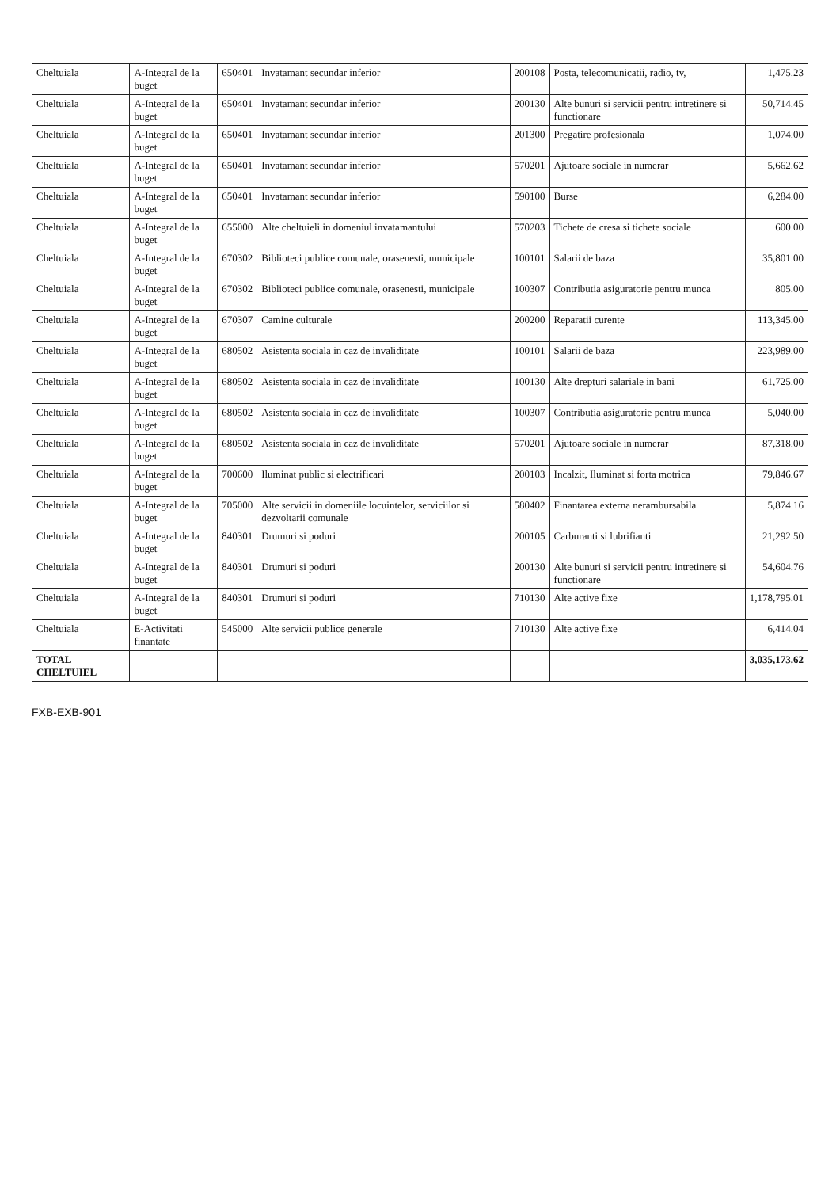| Cheltuiala | A-Integral de la buget | 650401 | Invatamant secundar inferior | 200108 | Posta, telecomunicatii, radio, tv, | 1,475.23 |
| Cheltuiala | A-Integral de la buget | 650401 | Invatamant secundar inferior | 200130 | Alte bunuri si servicii pentru intretinere si functionare | 50,714.45 |
| Cheltuiala | A-Integral de la buget | 650401 | Invatamant secundar inferior | 201300 | Pregatire profesionala | 1,074.00 |
| Cheltuiala | A-Integral de la buget | 650401 | Invatamant secundar inferior | 570201 | Ajutoare sociale in numerar | 5,662.62 |
| Cheltuiala | A-Integral de la buget | 650401 | Invatamant secundar inferior | 590100 | Burse | 6,284.00 |
| Cheltuiala | A-Integral de la buget | 655000 | Alte cheltuieli in domeniul invatamantului | 570203 | Tichete de cresa si tichete sociale | 600.00 |
| Cheltuiala | A-Integral de la buget | 670302 | Biblioteci publice comunale, orasenesti, municipale | 100101 | Salarii de baza | 35,801.00 |
| Cheltuiala | A-Integral de la buget | 670302 | Biblioteci publice comunale, orasenesti, municipale | 100307 | Contributia asiguratorie pentru munca | 805.00 |
| Cheltuiala | A-Integral de la buget | 670307 | Camine culturale | 200200 | Reparatii curente | 113,345.00 |
| Cheltuiala | A-Integral de la buget | 680502 | Asistenta sociala in caz de invaliditate | 100101 | Salarii de baza | 223,989.00 |
| Cheltuiala | A-Integral de la buget | 680502 | Asistenta sociala in caz de invaliditate | 100130 | Alte drepturi salariale in bani | 61,725.00 |
| Cheltuiala | A-Integral de la buget | 680502 | Asistenta sociala in caz de invaliditate | 100307 | Contributia asiguratorie pentru munca | 5,040.00 |
| Cheltuiala | A-Integral de la buget | 680502 | Asistenta sociala in caz de invaliditate | 570201 | Ajutoare sociale in numerar | 87,318.00 |
| Cheltuiala | A-Integral de la buget | 700600 | Iluminat public si electrificari | 200103 | Incalzit, Iluminat si forta motrica | 79,846.67 |
| Cheltuiala | A-Integral de la buget | 705000 | Alte servicii in domeniile locuintelor, serviciilor si dezvoltarii comunale | 580402 | Finantarea externa nerambursabila | 5,874.16 |
| Cheltuiala | A-Integral de la buget | 840301 | Drumuri si poduri | 200105 | Carburanti si lubrifianti | 21,292.50 |
| Cheltuiala | A-Integral de la buget | 840301 | Drumuri si poduri | 200130 | Alte bunuri si servicii pentru intretinere si functionare | 54,604.76 |
| Cheltuiala | A-Integral de la buget | 840301 | Drumuri si poduri | 710130 | Alte active fixe | 1,178,795.01 |
| Cheltuiala | E-Activitati finantate | 545000 | Alte servicii publice generale | 710130 | Alte active fixe | 6,414.04 |
| TOTAL CHELTUIEL | | | | | | 3,035,173.62 |
FXB-EXB-901